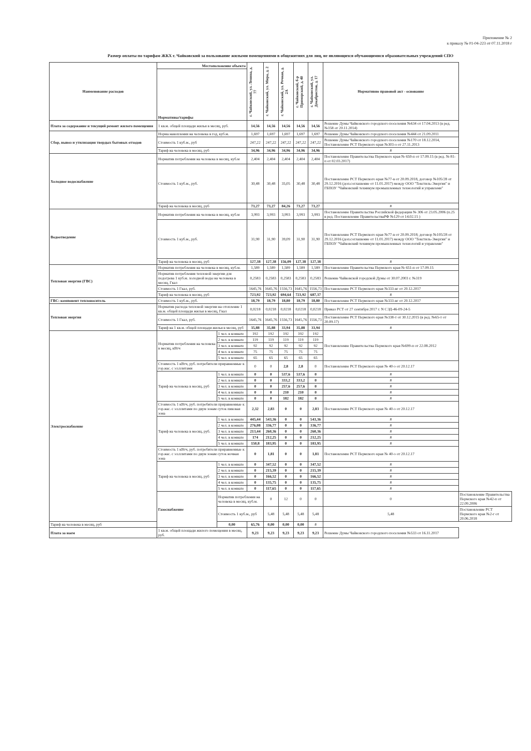Приложение № 2
к приказу № 01-04-223 от 07.11.2018 г
Размер оплаты по тарифам ЖКХ г. Чайковский за пользование жилыми помещениями в общежитиях для лиц, не являющихся обучающимися образовательных учреждений СПО
| Наименование расходов | Местоположение объекта | | г. Чайковский, ул. Ленина, д. 77 | г. Чайковский, ул. Мира, д. 2 | г. Чайковский, ул. Речная, д. 2А | г. Чайковский, б-р Приморский, д. 40 | г. Чайковский, ул. Декабристов, д. 17 | Нормативно правовой акт - основание | |
| --- | --- | --- | --- | --- | --- | --- | --- | --- | --- |
| | Нормативы/тарифы | | | | | | | | |
| Плата за содержание и текущий ремонт жилого помещения | 1 кв.м. общей площади жилья в месяц, руб. | | 14,56 | 14,56 | 14,56 | 14,56 | 14,56 | Решение Думы Чайковского городского поселения №634 от 17.04.2013 (в ред. №158 от 20.11.2014) | |
| Сбор, вывоз и утилизация твердых бытовых отходов | Норма накопления на человека в год, куб.м. | | 1,697 | 1,697 | 1,697 | 1,697 | 1,697 | Решение Думы Чайковского городского поселения №444 от 21.09.2011 | |
| | Стоимость 1 куб.м., руб | | 247,22 | 247,22 | 247,22 | 247,22 | 247,22 | Решение Думы Чайковского городского поселения №170 от 18.12.2014, Постановление РСТ Пермского края №303-о от 27.11.2013 | |
| | Тариф на человека в месяц, руб | | 34,96 | 34,96 | 34,96 | 34,96 | 34,96 | # | |
| Холодное водоснабжение | Норматив потребления на человека в месяц, куб.м | | 2,404 | 2,404 | 2,404 | 2,404 | 2,404 | Постановление Правительства Пермского края № 650-п от 17.09.15 (в ред. № 81-п от 02.03.2017) | |
| | Стоимость 1 куб.м., руб. | | 30,48 | 30,48 | 35,05 | 30,48 | 30,48 | Постановление РСТ Пермского края №77-в от 20.09.2018, договор №105/28 от 29.12.2016 (доп.соглашение от 11.01.2017) между ООО "Текстиль-Энергия" и ГБПОУ "Чайковский техникум промышленных технологий и управлени" | |
| | Тариф на человека в месяц, руб | | 73,27 | 73,27 | 84,26 | 73,27 | 73,27 | # | |
| Водоотведение | Норматив потребления на человека в месяц, куб.м | | 3,993 | 3,993 | 3,993 | 3,993 | 3,993 | Постановление Правительства Российской федерации № 306 от 23.05.2006 (п.25 в ред. Постановление ПравительстваРФ №129 от 14.02.15 ) | |
| | Стоимость 1 куб.м., руб. | | 31,90 | 31,90 | 39,09 | 31,90 | 31,90 | Постановление РСТ Пермского края №77-в от 20.09.2018; договор №105/28 от 29.12.2016 (доп.соглашение от 11.01.2017) между ООО "Текстиль-Энергия" и ГБПОУ "Чайковский техникум промышленных технологий и управлени" | |
| | Тариф на человека в месяц, руб | | 127,38 | 127,38 | 156,09 | 127,38 | 127,38 | # | |
| Тепловая энергия (ГВС) | Норматив потребления на человека в месяц, куб.м. | | 1,589 | 1,589 | 1,589 | 1,589 | 1,589 | Постановление Правительства Пермского края № 651-п от 17.09.15 | |
| | Норматив потребления тепловой энергии для подогрева 1 куб.м. холодной воды на человека в месяц, Гкал | | 0,2583 | 0,2583 | 0,2583 | 0,2583 | 0,2583 | Решение Чайковской городской Думы от 30.07.2003 г. №319 | |
| | Стоимость 1 Гкал, руб. | | 1645,76 | 1645,76 | 1556,73 | 1645,76 | 1556,73 | Постановление РСТ Пермского края №333-вг от 20.12.2017 | |
| | Тариф на человека в месяц, руб | | 723,92 | 723,92 | 694,64 | 723,92 | 687,37 | # | |
| ГВС: компонент теплоноситель | Стоимость 1 куб.м., руб. | | 18,79 | 18,79 | 18,80 | 18,79 | 18,80 | Постановление РСТ Пермского края №333-вг от 20.12.2017 | |
| Тепловая энергия | Норматив расхода тепловой энергии на отопление 1 кв.м. общей площади жилья в месяц, Гкал | | 0,0218 | 0,0218 | 0,0218 | 0,0218 | 0,0218 | Приказ РСТ от 27 сентября 2017 г. N СЭД-46-09-24-5 | |
| | Стоимость 1 Гкал, руб. | | 1645,76 | 1645,76 | 1556,73 | 1645,76 | 1556,73 | Постановление РСТ Пермского края №338-т от 30.12.2015 (в ред. №65-т от 20.09.17) | |
| | Тариф на 1 кв.м. общей площади жилья в месяц, руб | | 35,88 | 35,88 | 33,94 | 35,88 | 33,94 | # | |
| Электроснабжение | Норматив потребления на человека в месяц, кВтч | 1 чел. в комнате | 192 | 192 | 192 | 192 | 192 | Постановление Правительства Пермского края №699-п от 22.08.2012 | |
| | | 2 чел. в комнате | 119 | 119 | 119 | 119 | 119 | | |
| | | 3 чел. в комнате | 92 | 92 | 92 | 92 | 92 | | |
| | | 4 чел. в комнате | 75 | 75 | 75 | 75 | 75 | | |
| | | 5 чел. в комнате | 65 | 65 | 65 | 65 | 65 | | |
| | Стоимость 1 кВтч, руб. потребители приравненные к гор.нас. с эл.плитами | | 0 | 0 | 2,8 | 2,8 | 0 | Постановление РСТ Пермского края № 40-э от 20.12.17 | |
| | Тариф на человека в месяц, руб | 1 чел. в комнате | 0 | 0 | 537,6 | 537,6 | 0 | # | |
| | | 2 чел. в комнате | 0 | 0 | 333,2 | 333,2 | 0 | # | |
| | | 3 чел. в комнате | 0 | 0 | 257,6 | 257,6 | 0 | # | |
| | | 4 чел. в комнате | 0 | 0 | 210 | 210 | 0 | # | |
| | | 5 чел. в комнате | 0 | 0 | 182 | 182 | 0 | # | |
| | Стоимость 1 кВтч, руб. потребители приравненные к гор.нас. с эл.плитами по двум зонам суток пиковая зона | | 2,32 | 2,83 | 0 | 0 | 2,83 | Постановление РСТ Пермского края № 40-э от 20.12.17 | |
| | Тариф на человека в месяц, руб. | 1 чел. в комнате | 445,44 | 543,36 | 0 | 0 | 543,36 | # | |
| | | 2 чел. в комнате | 276,08 | 336,77 | 0 | 0 | 336,77 | # | |
| | | 3 чел. в комнате | 213,44 | 260,36 | 0 | 0 | 260,36 | # | |
| | | 4 чел. в комнате | 174 | 212,25 | 0 | 0 | 212,25 | # | |
| | | 5 чел. в комнате | 150,8 | 183,95 | 0 | 0 | 183,95 | # | |
| | Стоимость 1 кВтч, руб. потребители приравненные к гор.нас. с эл.плитами по двум зонам суток ночная зона | | 0 | 1,81 | 0 | 0 | 1,81 | Постановление РСТ Пермского края № 40-э от 20.12.17 | |
| | Тариф на человека в месяц, руб | 1 чел. в комнате | 0 | 347,52 | 0 | 0 | 347,52 | # | |
| | | 2 чел. в комнате | 0 | 215,39 | 0 | 0 | 215,39 | # | |
| | | 3 чел. в комнате | 0 | 166,52 | 0 | 0 | 166,52 | # | |
| | | 4 чел. в комнате | 0 | 135,75 | 0 | 0 | 135,75 | # | |
| | | 5 чел. в комнате | 0 | 117,65 | 0 | 0 | 117,65 | # | |
| | Газоснабжение | Норматив потребления на человека в месяц, куб.м. | | 0 | 12 | 0 | 0 | 0 | Постановление Правительства Пермского края №42-п от 22.09.2006 |
| | | Стоимость 1 куб.м., руб | | 5,48 | 5,48 | 5,48 | 5,48 | 5,48 | Постановление РСТ Пермского края №2-г от 20.06.2018 |
| Тариф на человека в месяц, руб | | 0,00 | 65,76 | 0,00 | 0,00 | 0,00 | # | | |
| Плата за наем | 1 кв.м. общей площади жилого помещения в месяц, руб. | | 9,23 | 9,23 | 9,23 | 9,23 | 9,23 | Решение Думы Чайковского городского поселения №533 от 16.11.2017 | |